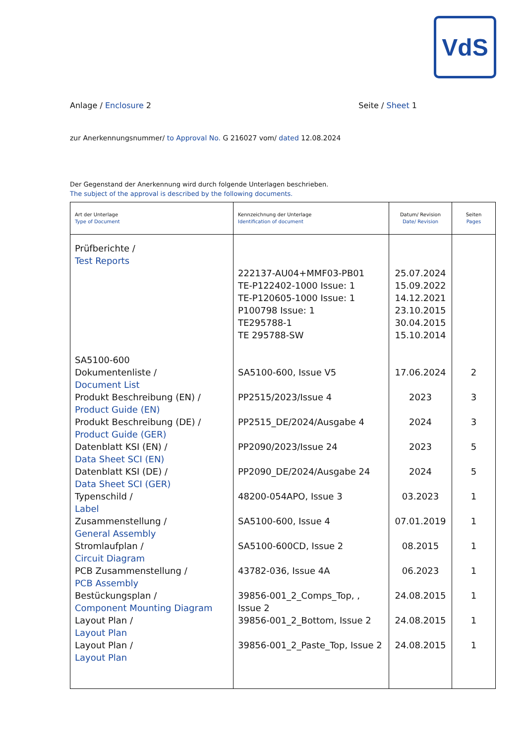VdS
Anlage / Enclosure 2 Seite / Sheet 1
zur Anerkennungsnummer/ to Approval No. G 216027 vom/ dated 12.08.2024
Der Gegenstand der Anerkennung wird durch folgende Unterlagen beschrieben.
The subject of the approval is described by the following documents.
| Art der Unterlage Type of Document | Kennzeichnung der Unterlage Identification of document | Datum/ Revision Date/ Revision | Seiten Pages |
| --- | --- | --- | --- |
| Prüfberichte / Test Reports | 222137-AU04+MMF03-PB01 TE-P122402-1000 Issue: 1 TE-P120605-1000 Issue: 1 P100798 Issue: 1 TE295788-1 TE 295788-SW | 25.07.2024 15.09.2022 14.12.2021 23.10.2015 30.04.2015 15.10.2014 | |
| SA5100-600 Dokumentenliste / Document List Produkt Beschreibung (EN) / Product Guide (EN) Produkt Beschreibung (DE) / Product Guide (GER) Datenblatt KSI (EN) / Data Sheet SCI (EN) Datenblatt KSI (DE) / Data Sheet SCI (GER) Typenschild / Label Zusammenstellung / General Assembly Stromlaufplan / Circuit Diagram PCB Zusammenstellung / PCB Assembly Bestückungsplan / Component Mounting Diagram Layout Plan / Layout Plan Layout Plan / Layout Plan | SA5100-600, Issue V5 PP2515/2023/Issue 4 PP2515_DE/2024/Ausgabe 4 PP2090/2023/Issue 24 PP2090_DE/2024/Ausgabe 24 48200-054APO, Issue 3 SA5100-600, Issue 4 SA5100-600CD, Issue 2 43782-036, Issue 4A 39856-001_2_Comps_Top, , Issue 2 39856-001_2_Bottom, Issue 2 39856-001_2_Paste_Top, Issue 2 | 17.06.2024 2023 2024 2023 2024 03.2023 07.01.2019 08.2015 06.2023 24.08.2015 24.08.2015 24.08.2015 | 2 3 3 5 5 1 1 1 1 1 1 1 |